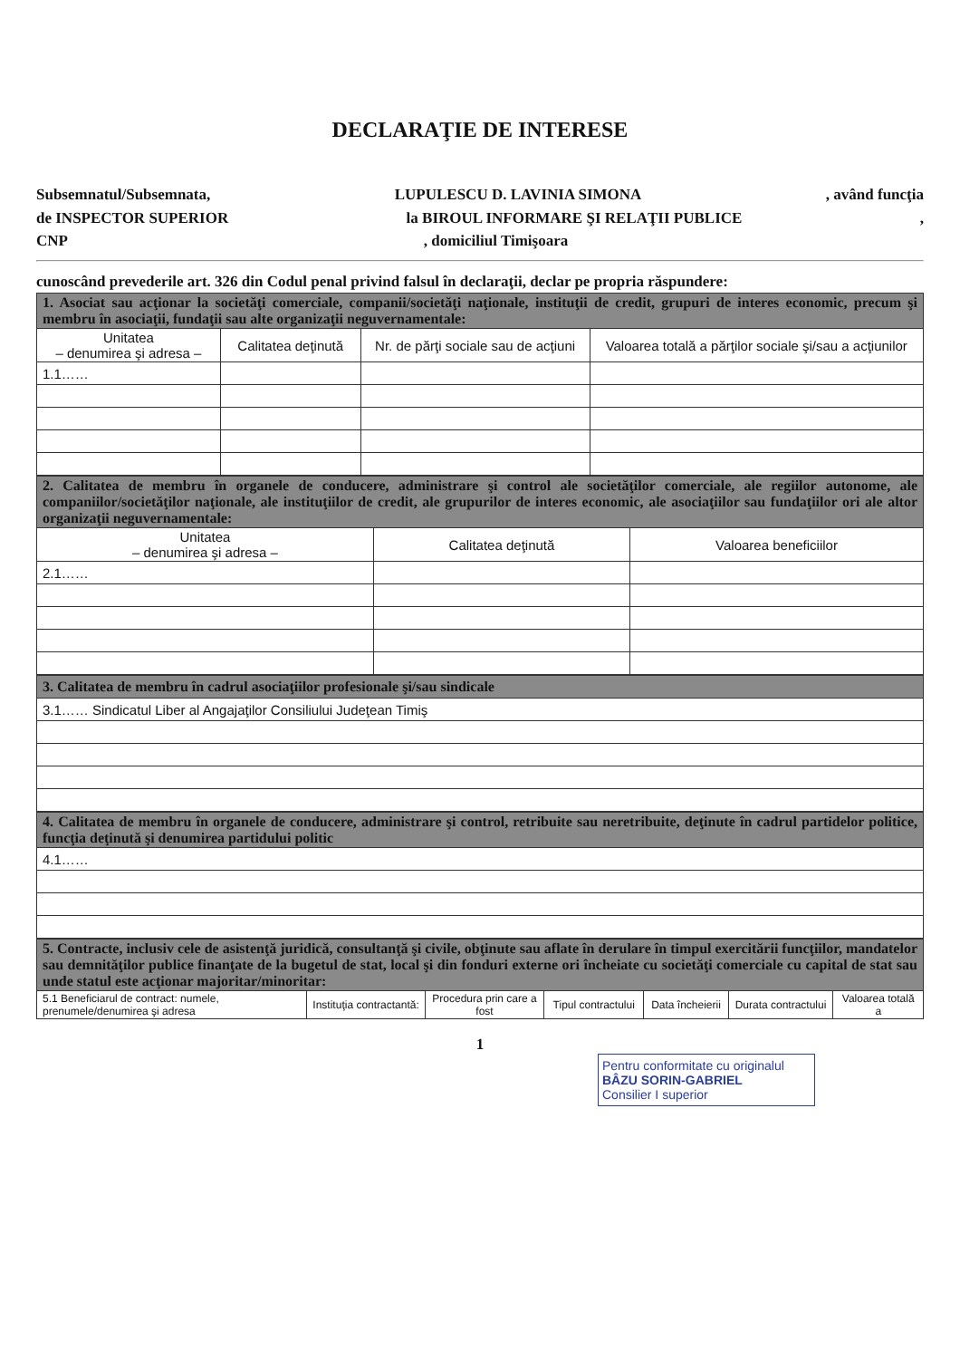DECLARAŢIE DE INTERESE
Subsemnatul/Subsemnata, LUPULESCU D. LAVINIA SIMONA, având funcţia
de INSPECTOR SUPERIOR la BIROUL INFORMARE ŞI RELAŢII PUBLICE,
CNP, domiciliul Timişoara
cunoscând prevederile art. 326 din Codul penal privind falsul în declaraţii, declar pe propria răspundere:
| 1. Asociat sau acţionar la societăţi comerciale, companii/societăţi naţionale, instituţii de credit, grupuri de interes economic, precum şi membru în asociaţii, fundaţii sau alte organizaţii neguvernamentale: | | | |
| Unitatea – denumirea şi adresa – | Calitatea deţinută | Nr. de părţi sociale sau de acţiuni | Valoarea totală a părţilor sociale şi/sau a acţiunilor |
| 1.1…… | | | |
| 2. Calitatea de membru în organele de conducere, administrare şi control ale societăţilor comerciale, ale regiilor autonome, ale companiilor/societăţilor naţionale, ale instituţiilor de credit, ale grupurilor de interes economic, ale asociaţiilor sau fundaţiilor ori ale altor organizaţii neguvernamentale: | | |
| Unitatea – denumirea şi adresa – | Calitatea deţinută | Valoarea beneficiilor |
| 2.1…… | | |
| 3. Calitatea de membru în cadrul asociaţiilor profesionale şi/sau sindicale |
| 3.1…… Sindicatul Liber al Angajaţilor Consiliului Judeţean Timiş |
| 4. Calitatea de membru în organele de conducere, administrare şi control, retribuite sau neretribuite, deţinute în cadrul partidelor politice, funcţia deţinută şi denumirea partidului politic |
| 4.1…… |
| 5. Contracte, inclusiv cele de asistenţă juridică, consultanţă şi civile, obţinute sau aflate în derulare în timpul exercitării funcţiilor, mandatelor sau demnităţilor publice finanţate de la bugetul de stat, local şi din fonduri externe ori încheiate cu societăţi comerciale cu capital de stat sau unde statul este acţionar majoritar/minoritar: | | | | | | |
| 5.1 Beneficiarul de contract: numele, prenumele/denumirea şi adresa | Instituţia contractantă: | Procedura prin care a fost | Tipul contractului | Data încheierii | Durata contractului | Valoarea totală a |
1
Pentru conformitate cu originalul
BÂZU SORIN-GABRIEL
Consilier I superior